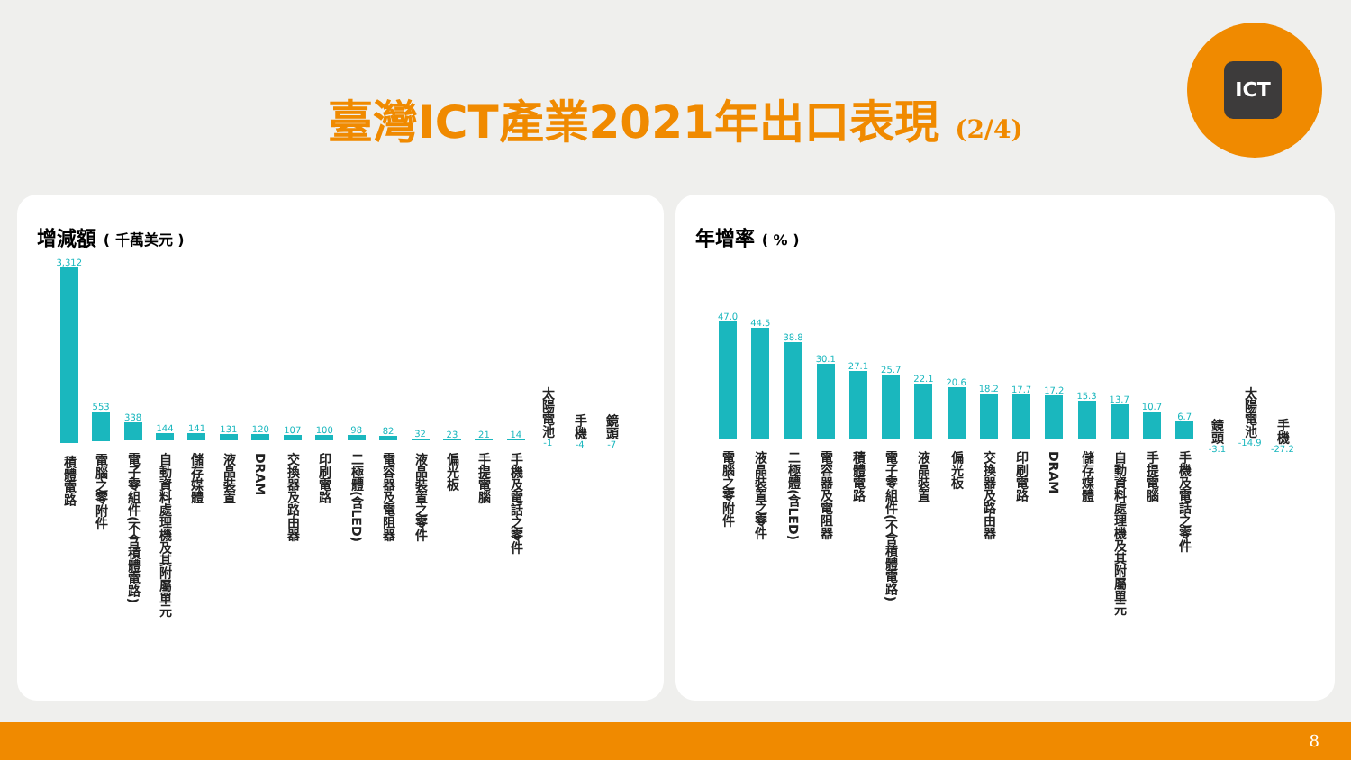臺灣ICT產業2021年出口表現 (2/4)
ICT
增減額 ( 千萬美元 )
3,312
積體電路
553
電腦之零附件
338
電子零組件(不含積體電路)
144
自動資料處理機及其附屬單元
141
儲存媒體
131
液晶裝置
120
DRAM
107
交換器及路由器
100
印刷電路
98
二極體(含LED)
82
電容器及電阻器
32
液晶裝置之零件
23
偏光板
21
手提電腦
14
手機及電話之零件
太陽電池
-1
手機
-4
鏡頭
-7
年增率 ( % )
47.0
電腦之零附件
44.5
液晶裝置之零件
38.8
二極體(含LED)
30.1
電容器及電阻器
27.1
積體電路
25.7
電子零組件(不含積體電路)
22.1
液晶裝置
20.6
偏光板
18.2
交換器及路由器
17.7
印刷電路
17.2
DRAM
15.3
儲存媒體
13.7
自動資料處理機及其附屬單元
10.7
手提電腦
6.7
手機及電話之零件
鏡頭
-3.1
太陽電池
-14.9
手機
-27.2
8